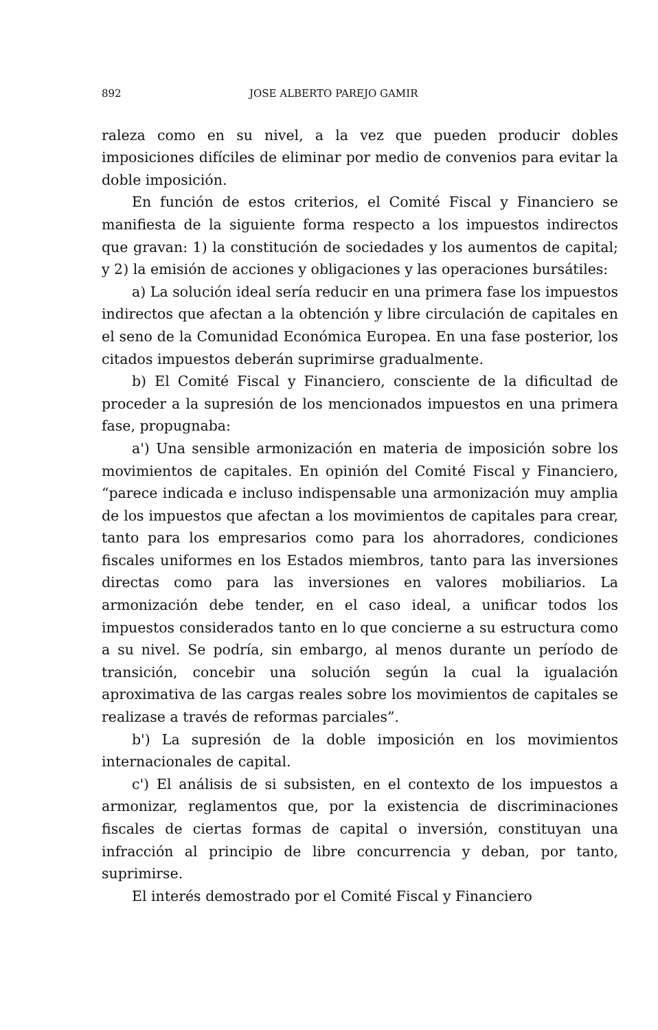892 JOSE ALBERTO PAREJO GAMIR
raleza como en su nivel, a la vez que pueden producir dobles imposiciones difíciles de eliminar por medio de convenios para evitar la doble imposición.
En función de estos criterios, el Comité Fiscal y Financiero se manifiesta de la siguiente forma respecto a los impuestos indirectos que gravan: 1) la constitución de sociedades y los aumentos de capital; y 2) la emisión de acciones y obligaciones y las operaciones bursátiles:
a) La solución ideal sería reducir en una primera fase los impuestos indirectos que afectan a la obtención y libre circulación de capitales en el seno de la Comunidad Económica Europea. En una fase posterior, los citados impuestos deberán suprimirse gradualmente.
b) El Comité Fiscal y Financiero, consciente de la dificultad de proceder a la supresión de los mencionados impuestos en una primera fase, propugnaba:
a') Una sensible armonización en materia de imposición sobre los movimientos de capitales. En opinión del Comité Fiscal y Financiero, “parece indicada e incluso indispensable una armonización muy amplia de los impuestos que afectan a los movimientos de capitales para crear, tanto para los empresarios como para los ahorradores, condiciones fiscales uniformes en los Estados miembros, tanto para las inversiones directas como para las inversiones en valores mobiliarios. La armonización debe tender, en el caso ideal, a unificar todos los impuestos considerados tanto en lo que concierne a su estructura como a su nivel. Se podría, sin embargo, al menos durante un período de transición, concebir una solución según la cual la igualación aproximativa de las cargas reales sobre los movimientos de capitales se realizase a través de reformas parciales”.
b') La supresión de la doble imposición en los movimientos internacionales de capital.
c') El análisis de si subsisten, en el contexto de los impuestos a armonizar, reglamentos que, por la existencia de discriminaciones fiscales de ciertas formas de capital o inversión, constituyan una infracción al principio de libre concurrencia y deban, por tanto, suprimirse.
El interés demostrado por el Comité Fiscal y Financiero